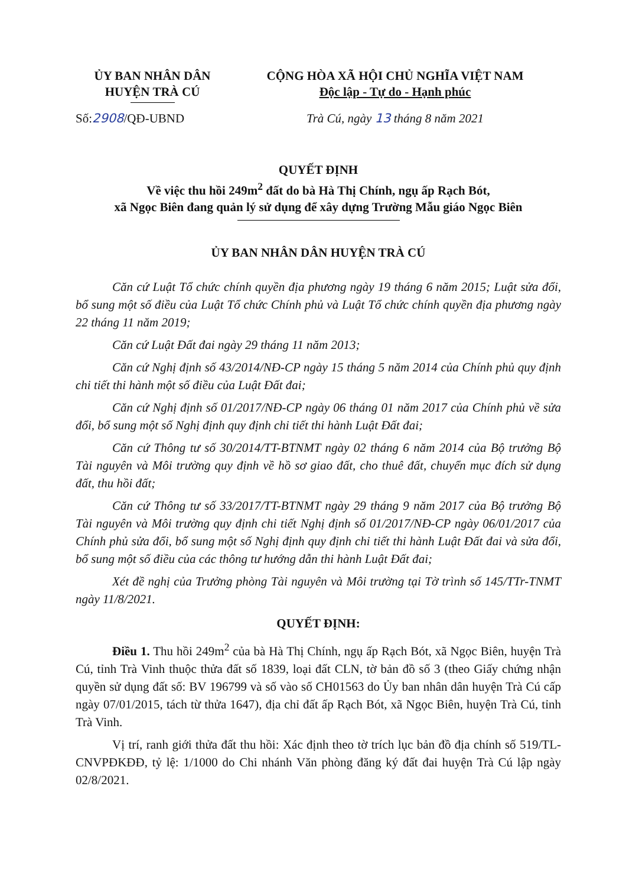ỦY BAN NHÂN DÂN
HUYỆN TRÀ CÚ
CỘNG HÒA XÃ HỘI CHỦ NGHĨA VIỆT NAM
Độc lập - Tự do - Hạnh phúc
Số:2908/QĐ-UBND Trà Cú, ngày 13 tháng 8 năm 2021
QUYẾT ĐỊNH
Về việc thu hồi 249m<sup>2</sup> đất do bà Hà Thị Chính, ngụ ấp Rạch Bót,
xã Ngọc Biên đang quản lý sử dụng để xây dựng Trường Mẫu giáo Ngọc Biên
ỦY BAN NHÂN DÂN HUYỆN TRÀ CÚ
Căn cứ Luật Tổ chức chính quyền địa phương ngày 19 tháng 6 năm 2015; Luật sửa đổi, bổ sung một số điều của Luật Tổ chức Chính phủ và Luật Tổ chức chính quyền địa phương ngày 22 tháng 11 năm 2019;
Căn cứ Luật Đất đai ngày 29 tháng 11 năm 2013;
Căn cứ Nghị định số 43/2014/NĐ-CP ngày 15 tháng 5 năm 2014 của Chính phủ quy định chi tiết thi hành một số điều của Luật Đất đai;
Căn cứ Nghị định số 01/2017/NĐ-CP ngày 06 tháng 01 năm 2017 của Chính phủ về sửa đổi, bổ sung một số Nghị định quy định chi tiết thi hành Luật Đất đai;
Căn cứ Thông tư số 30/2014/TT-BTNMT ngày 02 tháng 6 năm 2014 của Bộ trưởng Bộ Tài nguyên và Môi trường quy định về hồ sơ giao đất, cho thuê đất, chuyển mục đích sử dụng đất, thu hồi đất;
Căn cứ Thông tư số 33/2017/TT-BTNMT ngày 29 tháng 9 năm 2017 của Bộ trưởng Bộ Tài nguyên và Môi trường quy định chi tiết Nghị định số 01/2017/NĐ-CP ngày 06/01/2017 của Chính phủ sửa đổi, bổ sung một số Nghị định quy định chi tiết thi hành Luật Đất đai và sửa đổi, bổ sung một số điều của các thông tư hướng dẫn thi hành Luật Đất đai;
Xét đề nghị của Trưởng phòng Tài nguyên và Môi trường tại Tờ trình số 145/TTr-TNMT ngày 11/8/2021.
QUYẾT ĐỊNH:
Điều 1. Thu hồi 249m<sup>2</sup> của bà Hà Thị Chính, ngụ ấp Rạch Bót, xã Ngọc Biên, huyện Trà Cú, tỉnh Trà Vinh thuộc thửa đất số 1839, loại đất CLN, tờ bản đồ số 3 (theo Giấy chứng nhận quyền sử dụng đất số: BV 196799 và số vào số CH01563 do Ủy ban nhân dân huyện Trà Cú cấp ngày 07/01/2015, tách từ thửa 1647), địa chỉ đất ấp Rạch Bót, xã Ngọc Biên, huyện Trà Cú, tỉnh Trà Vinh.
Vị trí, ranh giới thửa đất thu hồi: Xác định theo tờ trích lục bản đồ địa chính số 519/TL-CNVPĐKĐĐ, tỷ lệ: 1/1000 do Chi nhánh Văn phòng đăng ký đất đai huyện Trà Cú lập ngày 02/8/2021.